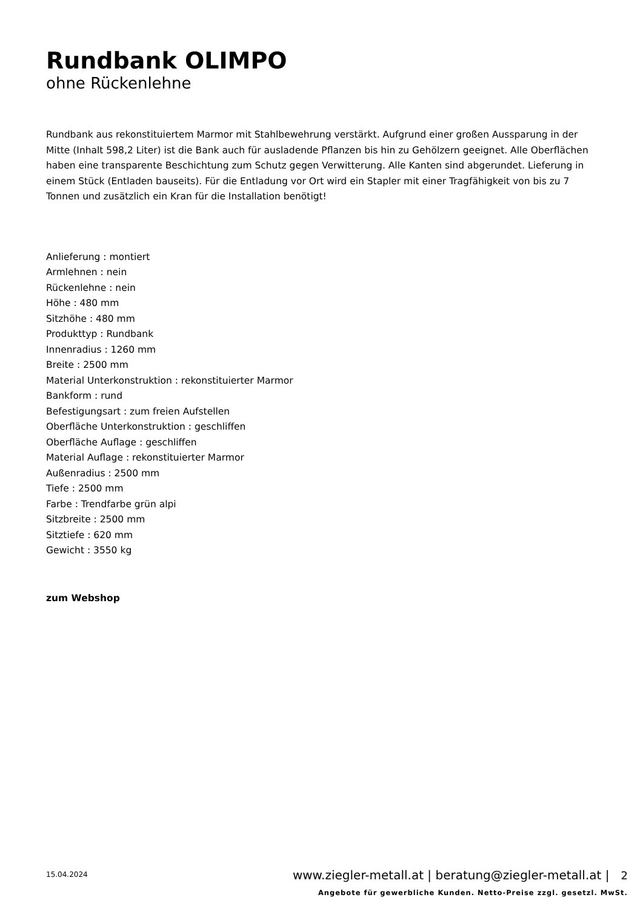Rundbank OLIMPO
ohne Rückenlehne
Rundbank aus rekonstituiertem Marmor mit Stahlbewehrung verstärkt. Aufgrund einer großen Aussparung in der Mitte (Inhalt 598,2 Liter) ist die Bank auch für ausladende Pflanzen bis hin zu Gehölzern geeignet. Alle Oberflächen haben eine transparente Beschichtung zum Schutz gegen Verwitterung. Alle Kanten sind abgerundet. Lieferung in einem Stück (Entladen bauseits). Für die Entladung vor Ort wird ein Stapler mit einer Tragfähigkeit von bis zu 7 Tonnen und zusätzlich ein Kran für die Installation benötigt!
Anlieferung : montiert
Armlehnen : nein
Rückenlehne : nein
Höhe : 480 mm
Sitzhöhe : 480 mm
Produkttyp : Rundbank
Innenradius : 1260 mm
Breite : 2500 mm
Material Unterkonstruktion : rekonstituierter Marmor
Bankform : rund
Befestigungsart : zum freien Aufstellen
Oberfläche Unterkonstruktion : geschliffen
Oberfläche Auflage : geschliffen
Material Auflage : rekonstituierter Marmor
Außenradius : 2500 mm
Tiefe : 2500 mm
Farbe : Trendfarbe grün alpi
Sitzbreite : 2500 mm
Sitztiefe : 620 mm
Gewicht : 3550 kg
zum Webshop
15.04.2024
www.ziegler-metall.at | beratung@ziegler-metall.at | 2
Angebote für gewerbliche Kunden. Netto-Preise zzgl. gesetzl. MwSt.